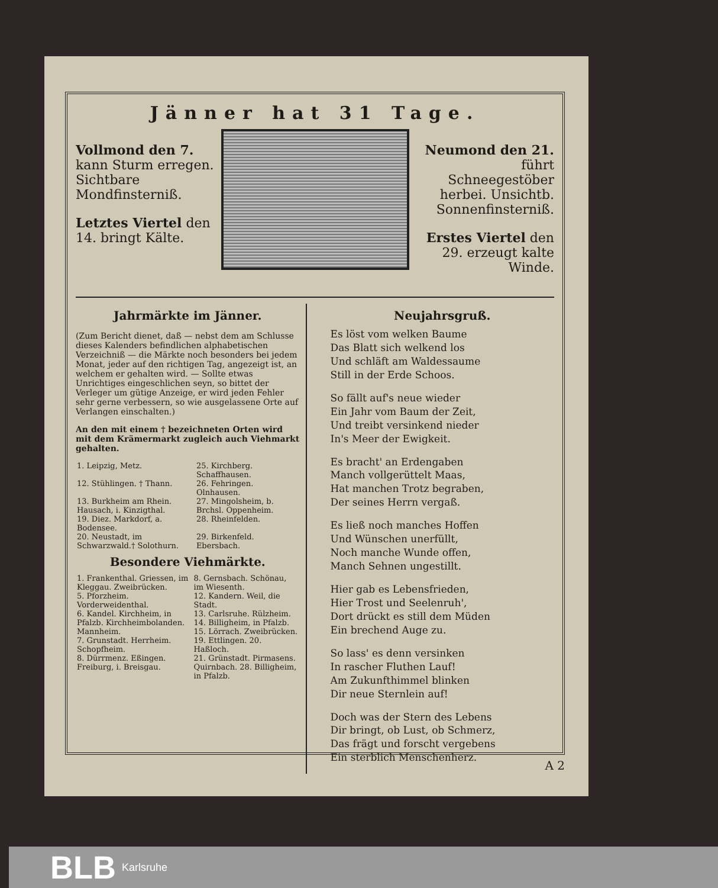Jänner hat 31 Tage.
Vollmond den 7. kann Sturm erregen. Sichtbare Mondfinsterniß.
Letztes Viertel den 14. bringt Kälte.
Neumond den 21. führt Schneegestöber herbei. Unsichtb. Sonnenfinsterniß.
Erstes Viertel den 29. erzeugt kalte Winde.
Jahrmärkte im Jänner.
(Zum Bericht dienet, daß — nebst dem am Schlusse dieses Kalenders befindlichen alphabetischen Verzeichniß — die Märkte noch besonders bei jedem Monat, jeder auf den richtigen Tag, angezeigt ist, an welchem er gehalten wird. — Sollte etwas Unrichtiges eingeschlichen seyn, so bittet der Verleger um gütige Anzeige, er wird jeden Fehler sehr gerne verbessern, so wie ausgelassene Orte auf Verlangen einschalten.)
An den mit einem † bezeichneten Orten wird mit dem Krämermarkt zugleich auch Viehmarkt gehalten.
| 1. Leipzig, Metz. | 25. Kirchberg. Schaffhausen. |
| 12. Stühlingen. † Thann. | 26. Fehringen. Olnhausen. |
| 13. Burkheim am Rhein. Hausach, i. Kinzigthal. | 27. Mingolsheim, b. Brchsl. Oppenheim. |
| 19. Diez. Markdorf, a. Bodensee. | 28. Rheinfelden. |
| 20. Neustadt, im Schwarzwald.† Solothurn. | 29. Birkenfeld. Ebersbach. |
Besondere Viehmärkte.
| 1. Frankenthal. Griessen, im Kleggau. Zweibrücken. | 8. Gernsbach. Schönau, im Wiesenth. |
| 5. Pforzheim. Vorderweidenthal. | 12. Kandern. Weil, die Stadt. |
| 6. Kandel. Kirchheim, in Pfalzb. Kirchheimbolanden. Mannheim. | 13. Carlsruhe. Rülzheim. 14. Billigheim, in Pfalzb. 15. Lörrach. Zweibrücken. |
| 7. Grunstadt. Herrheim. Schopfheim. | 19. Ettlingen. 20. Haßloch. |
| 8. Dürrmenz. Eßingen. Freiburg, i. Breisgau. | 21. Grünstadt. Pirmasens. Quirnbach. 28. Billigheim, in Pfalzb. |
Neujahrsgruß.
Es löst vom welken Baume
Das Blatt sich welkend los
Und schläft am Waldessaume
Still in der Erde Schoos.
So fällt auf's neue wieder
Ein Jahr vom Baum der Zeit,
Und treibt versinkend nieder
In's Meer der Ewigkeit.
Es bracht' an Erdengaben
Manch vollgerüttelt Maas,
Hat manchen Trotz begraben,
Der seines Herrn vergaß.
Es ließ noch manches Hoffen
Und Wünschen unerfüllt,
Noch manche Wunde offen,
Manch Sehnen ungestillt.
Hier gab es Lebensfrieden,
Hier Trost und Seelenruh',
Dort drückt es still dem Müden
Ein brechend Auge zu.
So lass' es denn versinken
In rascher Fluthen Lauf!
Am Zukunfthimmel blinken
Dir neue Sternlein auf!
Doch was der Stern des Lebens
Dir bringt, ob Lust, ob Schmerz,
Das frägt und forscht vergebens
Ein sterblich Menschenherz.
A 2
BLB Karlsruhe